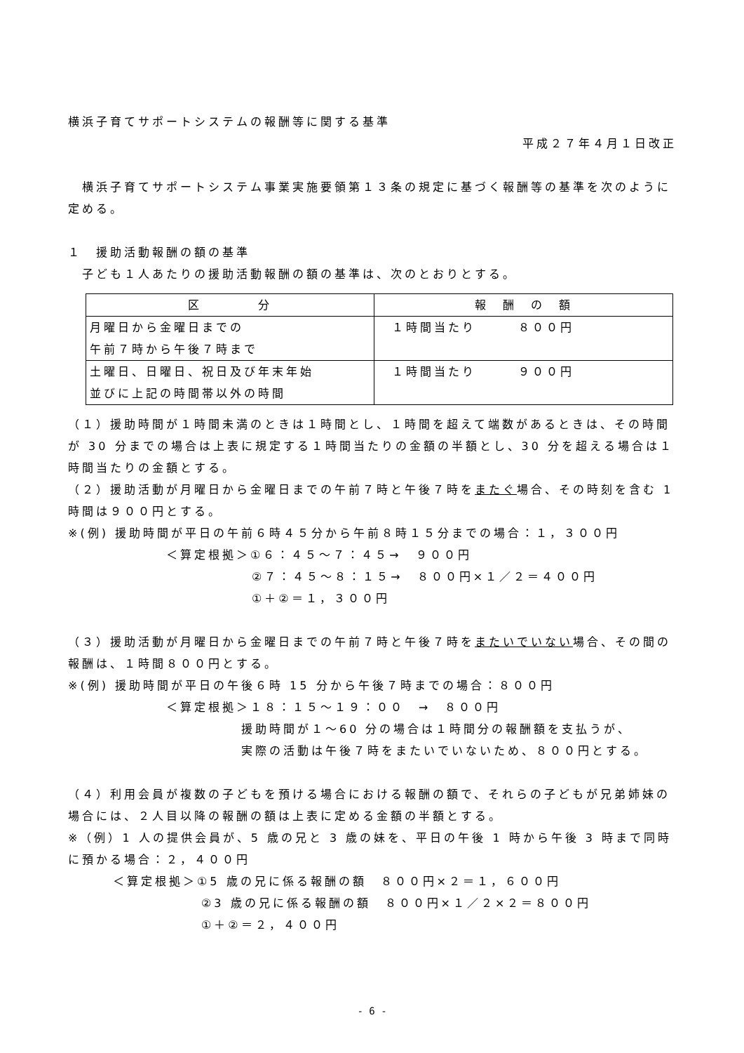横浜子育てサポートシステムの報酬等に関する基準
平成２７年４月１日改正
　横浜子育てサポートシステム事業実施要領第１３条の規定に基づく報酬等の基準を次のように定める。
１　援助活動報酬の額の基準
　子ども１人あたりの援助活動報酬の額の基準は、次のとおりとする。
| 区 分 | 報 酬 の 額 |
| --- | --- |
| 月曜日から金曜日までの 午前７時から午後７時まで | １時間当たり ８００円 |
| 土曜日、日曜日、祝日及び年末年始 並びに上記の時間帯以外の時間 | １時間当たり ９００円 |
（１）援助時間が１時間未満のときは１時間とし、１時間を超えて端数があるときは、その時間が 30 分までの場合は上表に規定する１時間当たりの金額の半額とし、30 分を超える場合は１時間当たりの金額とする。
（２）援助活動が月曜日から金曜日までの午前７時と午後７時をまたぐ場合、その時刻を含む 1 時間は９００円とする。
※(例) 援助時間が平日の午前６時４５分から午前８時１５分までの場合：１，３００円
＜算定根拠＞①６：４５～７：４５→　９００円
②７：４５～８：１５→　８００円×１／２＝４００円
①＋②＝１，３００円
（３）援助活動が月曜日から金曜日までの午前７時と午後７時をまたいでいない場合、その間の報酬は、１時間８００円とする。
※(例) 援助時間が平日の午後６時 15 分から午後７時までの場合：８００円
＜算定根拠＞１８：１５～１９：００　→　８００円
援助時間が１～60 分の場合は１時間分の報酬額を支払うが、
実際の活動は午後７時をまたいでいないため、８００円とする。
（４）利用会員が複数の子どもを預ける場合における報酬の額で、それらの子どもが兄弟姉妹の場合には、２人目以降の報酬の額は上表に定める金額の半額とする。
※（例）1 人の提供会員が、5 歳の兄と 3 歳の妹を、平日の午後 1 時から午後 3 時まで同時に預かる場合：２，４００円
＜算定根拠＞①5 歳の兄に係る報酬の額　８００円×２＝１，６００円
②3 歳の兄に係る報酬の額　８００円×１／２×２＝８００円
①＋②＝２，４００円
- 6 -